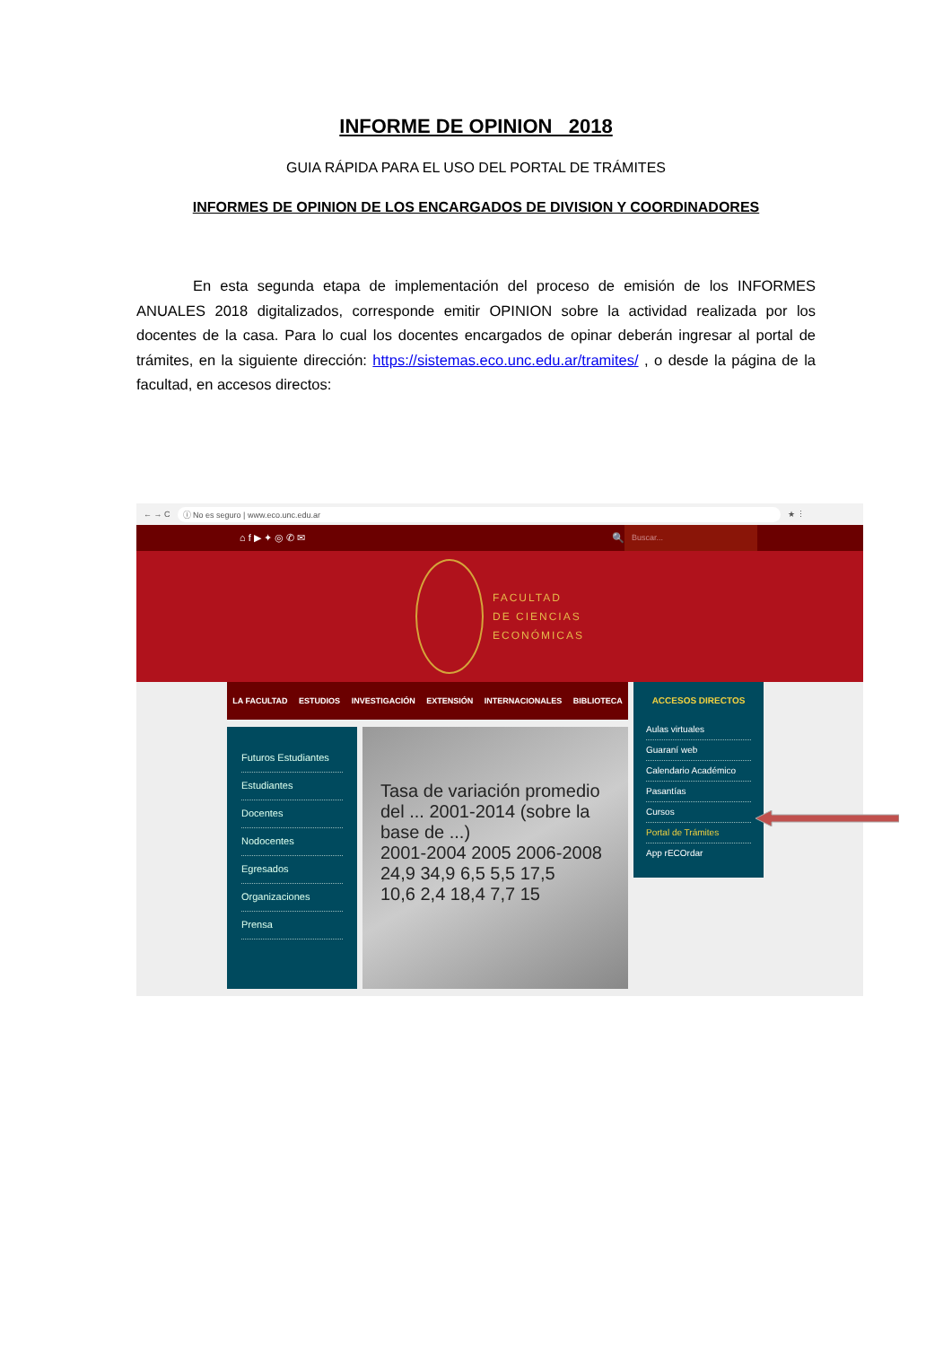INFORME DE OPINION 2018
GUIA RÁPIDA PARA EL USO DEL PORTAL DE TRÁMITES
INFORMES DE OPINION DE LOS ENCARGADOS DE DIVISION Y COORDINADORES
En esta segunda etapa de implementación del proceso de emisión de los INFORMES ANUALES 2018 digitalizados, corresponde emitir OPINION sobre la actividad realizada por los docentes de la casa. Para lo cual los docentes encargados de opinar deberán ingresar al portal de trámites, en la siguiente dirección: https://sistemas.eco.unc.edu.ar/tramites/ , o desde la página de la facultad, en accesos directos:
← → C ⓘ No es seguro | www.eco.unc.edu.ar ★ ⋮
⌂ f ▶ ✦ ◎ ✆ ✉ 🔍 Buscar...
FACULTAD
DE CIENCIAS
ECONÓMICAS
LA FACULTAD ESTUDIOS INVESTIGACIÓN EXTENSIÓN INTERNACIONALES BIBLIOTECA
Futuros Estudiantes
Estudiantes
Docentes
Nodocentes
Egresados
Organizaciones
Prensa
Tasa de variación promedio del ... 2001-2014 (sobre la base de ...)
2001-2004 2005 2006-2008
24,9 34,9 6,5 5,5 17,5
10,6 2,4 18,4 7,7 15
ACCESOS DIRECTOS
Aulas virtuales
Guaraní web
Calendario Académico
Pasantías
Cursos
Portal de Trámites
App rECOrdar